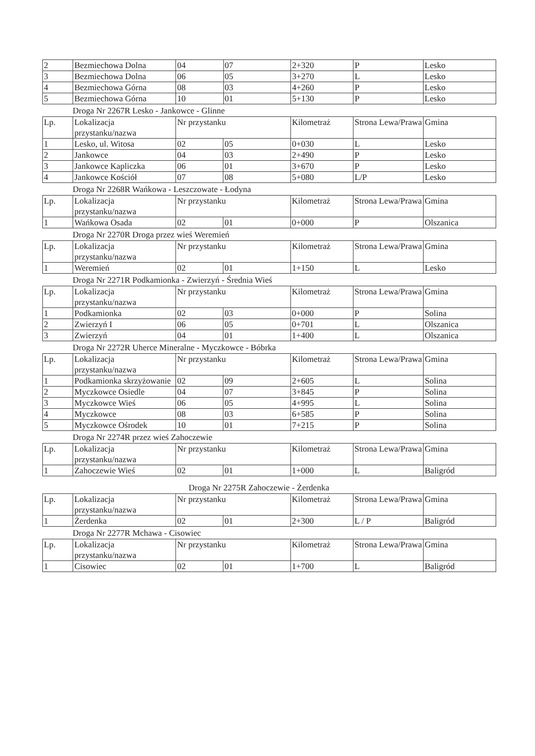| 2 | Bezmiechowa Dolna | 04 | 07 | 2+320 | P | Lesko |
| 3 | Bezmiechowa Dolna | 06 | 05 | 3+270 | L | Lesko |
| 4 | Bezmiechowa Górna | 08 | 03 | 4+260 | P | Lesko |
| 5 | Bezmiechowa Górna | 10 | 01 | 5+130 | P | Lesko |
Droga Nr 2267R Lesko - Jankowce - Glinne
| Lp. | Lokalizacja przystanku/nazwa | Nr przystanku | | Kilometraż | Strona Lewa/Prawa | Gmina |
| 1 | Lesko, ul. Witosa | 02 | 05 | 0+030 | L | Lesko |
| 2 | Jankowce | 04 | 03 | 2+490 | P | Lesko |
| 3 | Jankowce Kapliczka | 06 | 01 | 3+670 | P | Lesko |
| 4 | Jankowce Kościół | 07 | 08 | 5+080 | L/P | Lesko |
Droga Nr 2268R Wańkowa - Leszczowate - Łodyna
| Lp. | Lokalizacja przystanku/nazwa | Nr przystanku | | Kilometraż | Strona Lewa/Prawa | Gmina |
| 1 | Wańkowa Osada | 02 | 01 | 0+000 | P | Olszanica |
Droga Nr 2270R Droga przez wieś Weremień
| Lp. | Lokalizacja przystanku/nazwa | Nr przystanku | | Kilometraż | Strona Lewa/Prawa | Gmina |
| 1 | Weremień | 02 | 01 | 1+150 | L | Lesko |
Droga Nr 2271R Podkamionka - Zwierzyń - Średnia Wieś
| Lp. | Lokalizacja przystanku/nazwa | Nr przystanku | | Kilometraż | Strona Lewa/Prawa | Gmina |
| 1 | Podkamionka | 02 | 03 | 0+000 | P | Solina |
| 2 | Zwierzyń I | 06 | 05 | 0+701 | L | Olszanica |
| 3 | Zwierzyń | 04 | 01 | 1+400 | L | Olszanica |
Droga Nr 2272R Uherce Mineralne - Myczkowce - Bóbrka
| Lp. | Lokalizacja przystanku/nazwa | Nr przystanku | | Kilometraż | Strona Lewa/Prawa | Gmina |
| 1 | Podkamionka skrzyżowanie | 02 | 09 | 2+605 | L | Solina |
| 2 | Myczkowce Osiedle | 04 | 07 | 3+845 | P | Solina |
| 3 | Myczkowce Wieś | 06 | 05 | 4+995 | L | Solina |
| 4 | Myczkowce | 08 | 03 | 6+585 | P | Solina |
| 5 | Myczkowce Ośrodek | 10 | 01 | 7+215 | P | Solina |
Droga Nr 2274R przez wieś Zahoczewie
| Lp. | Lokalizacja przystanku/nazwa | Nr przystanku | | Kilometraż | Strona Lewa/Prawa | Gmina |
| 1 | Zahoczewie Wieś | 02 | 01 | 1+000 | L | Baligród |
Droga Nr 2275R Zahoczewie - Żerdenka
| Lp. | Lokalizacja przystanku/nazwa | Nr przystanku | | Kilometraż | Strona Lewa/Prawa | Gmina |
| 1 | Żerdenka | 02 | 01 | 2+300 | L / P | Baligród |
Droga Nr 2277R Mchawa - Cisowiec
| Lp. | Lokalizacja przystanku/nazwa | Nr przystanku | | Kilometraż | Strona Lewa/Prawa | Gmina |
| 1 | Cisowiec | 02 | 01 | 1+700 | L | Baligród |